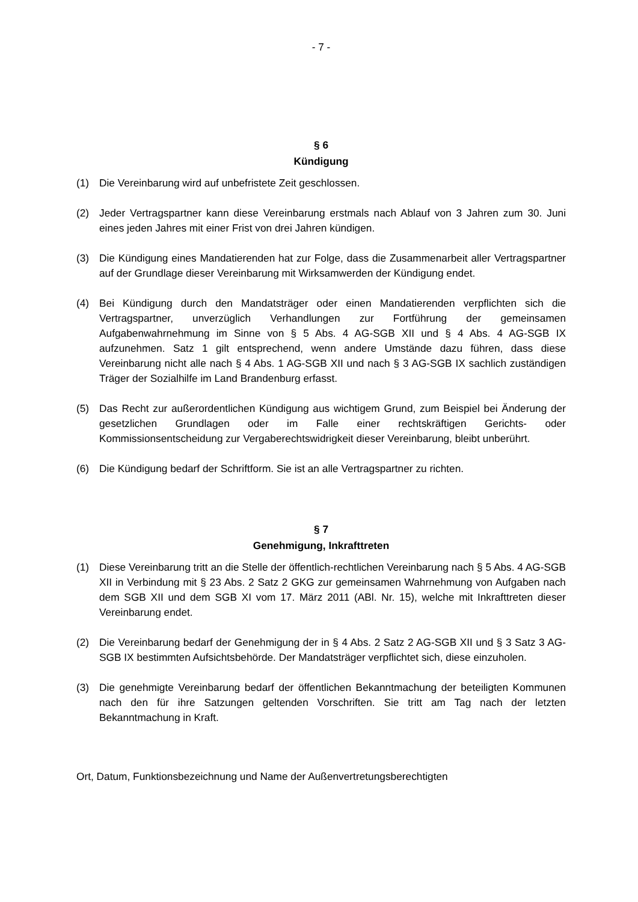- 7 -
§ 6
Kündigung
(1) Die Vereinbarung wird auf unbefristete Zeit geschlossen.
(2) Jeder Vertragspartner kann diese Vereinbarung erstmals nach Ablauf von 3 Jahren zum 30. Juni eines jeden Jahres mit einer Frist von drei Jahren kündigen.
(3) Die Kündigung eines Mandatierenden hat zur Folge, dass die Zusammenarbeit aller Vertragspartner auf der Grundlage dieser Vereinbarung mit Wirksamwerden der Kündigung endet.
(4) Bei Kündigung durch den Mandatsträger oder einen Mandatierenden verpflichten sich die Vertragspartner, unverzüglich Verhandlungen zur Fortführung der gemeinsamen Aufgabenwahrnehmung im Sinne von § 5 Abs. 4 AG-SGB XII und § 4 Abs. 4 AG-SGB IX aufzunehmen. Satz 1 gilt entsprechend, wenn andere Umstände dazu führen, dass diese Vereinbarung nicht alle nach § 4 Abs. 1 AG-SGB XII und nach § 3 AG-SGB IX sachlich zuständigen Träger der Sozialhilfe im Land Brandenburg erfasst.
(5) Das Recht zur außerordentlichen Kündigung aus wichtigem Grund, zum Beispiel bei Änderung der gesetzlichen Grundlagen oder im Falle einer rechtskräftigen Gerichts- oder Kommissionsentscheidung zur Vergaberechtswidrigkeit dieser Vereinbarung, bleibt unberührt.
(6) Die Kündigung bedarf der Schriftform. Sie ist an alle Vertragspartner zu richten.
§ 7
Genehmigung, Inkrafttreten
(1) Diese Vereinbarung tritt an die Stelle der öffentlich-rechtlichen Vereinbarung nach § 5 Abs. 4 AG-SGB XII in Verbindung mit § 23 Abs. 2 Satz 2 GKG zur gemeinsamen Wahrnehmung von Aufgaben nach dem SGB XII und dem SGB XI vom 17. März 2011 (ABl. Nr. 15), welche mit Inkrafttreten dieser Vereinbarung endet.
(2) Die Vereinbarung bedarf der Genehmigung der in § 4 Abs. 2 Satz 2 AG-SGB XII und § 3 Satz 3 AG-SGB IX bestimmten Aufsichtsbehörde. Der Mandatsträger verpflichtet sich, diese einzuholen.
(3) Die genehmigte Vereinbarung bedarf der öffentlichen Bekanntmachung der beteiligten Kommunen nach den für ihre Satzungen geltenden Vorschriften. Sie tritt am Tag nach der letzten Bekanntmachung in Kraft.
Ort, Datum, Funktionsbezeichnung und Name der Außenvertretungsberechtigten